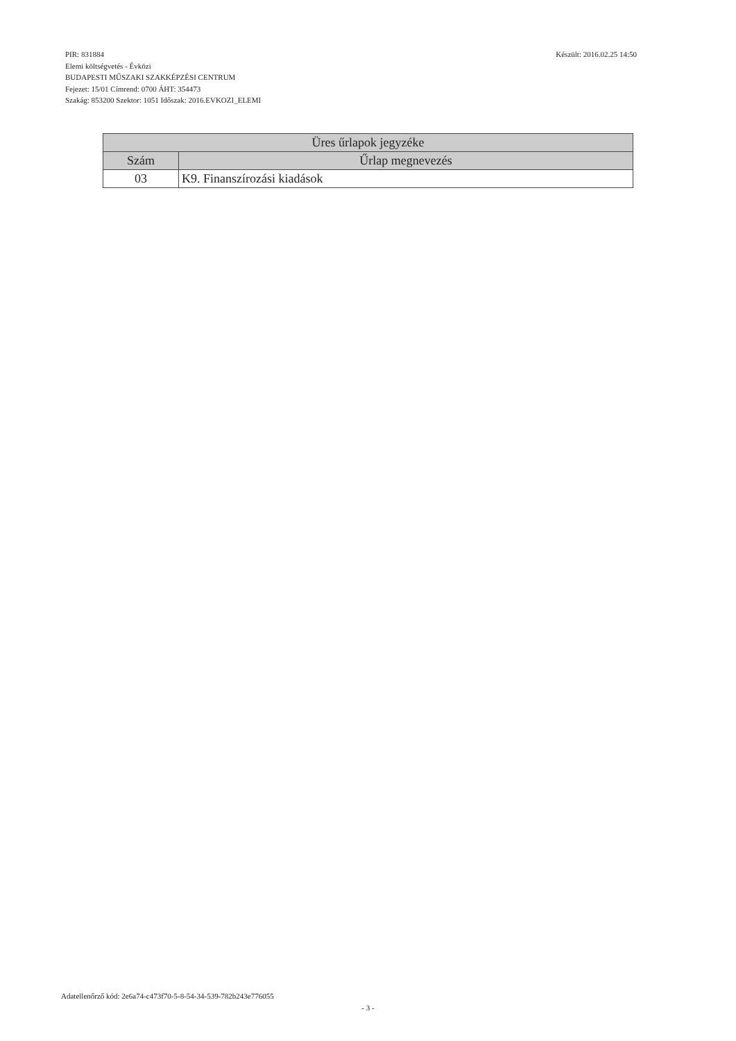PIR: 831884
Elemi költségvetés - Évközi
BUDAPESTI MŰSZAKI SZAKKÉPZÉSI CENTRUM
Fejezet: 15/01 Címrend: 0700 ÁHT: 354473
Szakág: 853200 Szektor: 1051 Időszak: 2016.EVKOZI_ELEMI
Készült: 2016.02.25 14:50
| Üres űrlapok jegyzéke | |
| --- | --- |
| Szám | Űrlap megnevezés |
| 03 | K9. Finanszírozási kiadások |
Adatellenőrző kód: 2e6a74-c473f70-5-8-54-34-539-782b243e776055
- 3 -